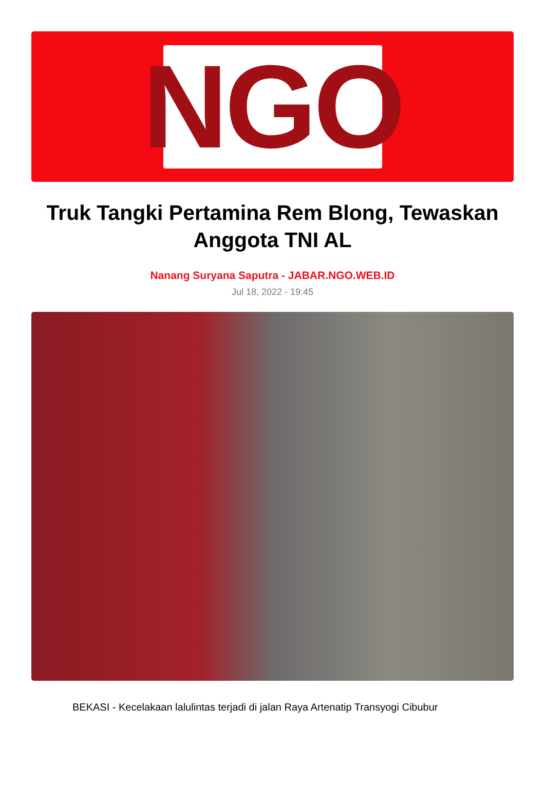NGO
Truk Tangki Pertamina Rem Blong, Tewaskan Anggota TNI AL
Nanang Suryana Saputra - JABAR.NGO.WEB.ID
Jul 18, 2022 - 19:45
BEKASI - Kecelakaan lalulintas terjadi di jalan Raya Artenatip Transyogi Cibubur